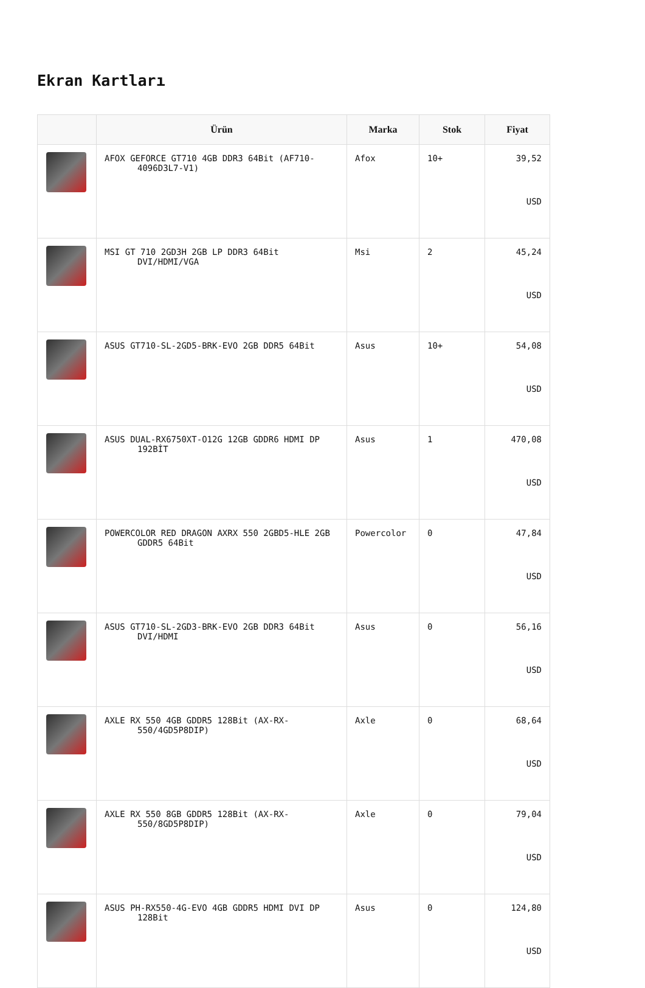Ekran Kartları
| | Ürün | Marka | Stok | Fiyat |
| --- | --- | --- | --- | --- |
| | AFOX GEFORCE GT710 4GB DDR3 64Bit (AF710-4096D3L7-V1) | Afox | 10+ | 39,52 USD |
| | MSI GT 710 2GD3H 2GB LP DDR3 64Bit DVI/HDMI/VGA | Msi | 2 | 45,24 USD |
| | ASUS GT710-SL-2GD5-BRK-EVO 2GB DDR5 64Bit | Asus | 10+ | 54,08 USD |
| | ASUS DUAL-RX6750XT-O12G 12GB GDDR6 HDMI DP 192BİT | Asus | 1 | 470,08 USD |
| | POWERCOLOR RED DRAGON AXRX 550 2GBD5-HLE 2GB GDDR5 64Bit | Powercolor | 0 | 47,84 USD |
| | ASUS GT710-SL-2GD3-BRK-EVO 2GB DDR3 64Bit DVI/HDMI | Asus | 0 | 56,16 USD |
| | AXLE RX 550 4GB GDDR5 128Bit (AX-RX-550/4GD5P8DIP) | Axle | 0 | 68,64 USD |
| | AXLE RX 550 8GB GDDR5 128Bit (AX-RX-550/8GD5P8DIP) | Axle | 0 | 79,04 USD |
| | ASUS PH-RX550-4G-EVO 4GB GDDR5 HDMI DVI DP 128Bit | Asus | 0 | 124,80 USD |